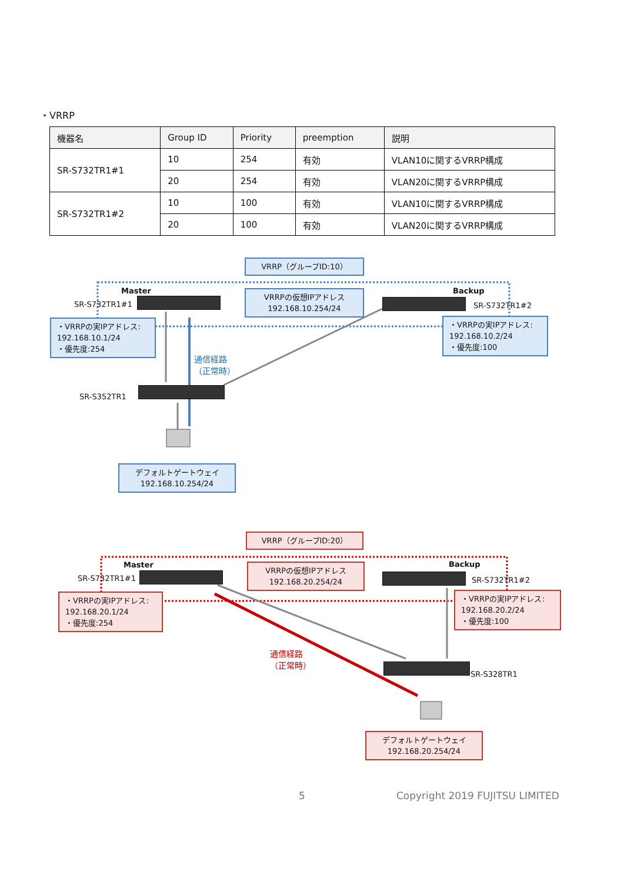・VRRP
| 機器名 | Group ID | Priority | preemption | 説明 |
| --- | --- | --- | --- | --- |
| SR-S732TR1#1 | 10 | 254 | 有効 | VLAN10に関するVRRP構成 |
| | 20 | 254 | 有効 | VLAN20に関するVRRP構成 |
| SR-S732TR1#2 | 10 | 100 | 有効 | VLAN10に関するVRRP構成 |
| | 20 | 100 | 有効 | VLAN20に関するVRRP構成 |
VRRP（グループID:10）
Master Backup
SR-S732TR1#1
VRRPの仮想IPアドレス
192.168.10.254/24
SR-S732TR1#2
・VRRPの実IPアドレス:
192.168.10.1/24
・優先度:254
・VRRPの実IPアドレス:
192.168.10.2/24
・優先度:100
通信経路
（正常時）
SR-S352TR1
デフォルトゲートウェイ
192.168.10.254/24
VRRP（グループID:20）
Master Backup
SR-S732TR1#1
VRRPの仮想IPアドレス
192.168.20.254/24
SR-S732TR1#2
・VRRPの実IPアドレス:
192.168.20.1/24
・優先度:254
・VRRPの実IPアドレス:
192.168.20.2/24
・優先度:100
通信経路
（正常時）
SR-S328TR1
デフォルトゲートウェイ
192.168.20.254/24
5 Copyright 2019 FUJITSU LIMITED